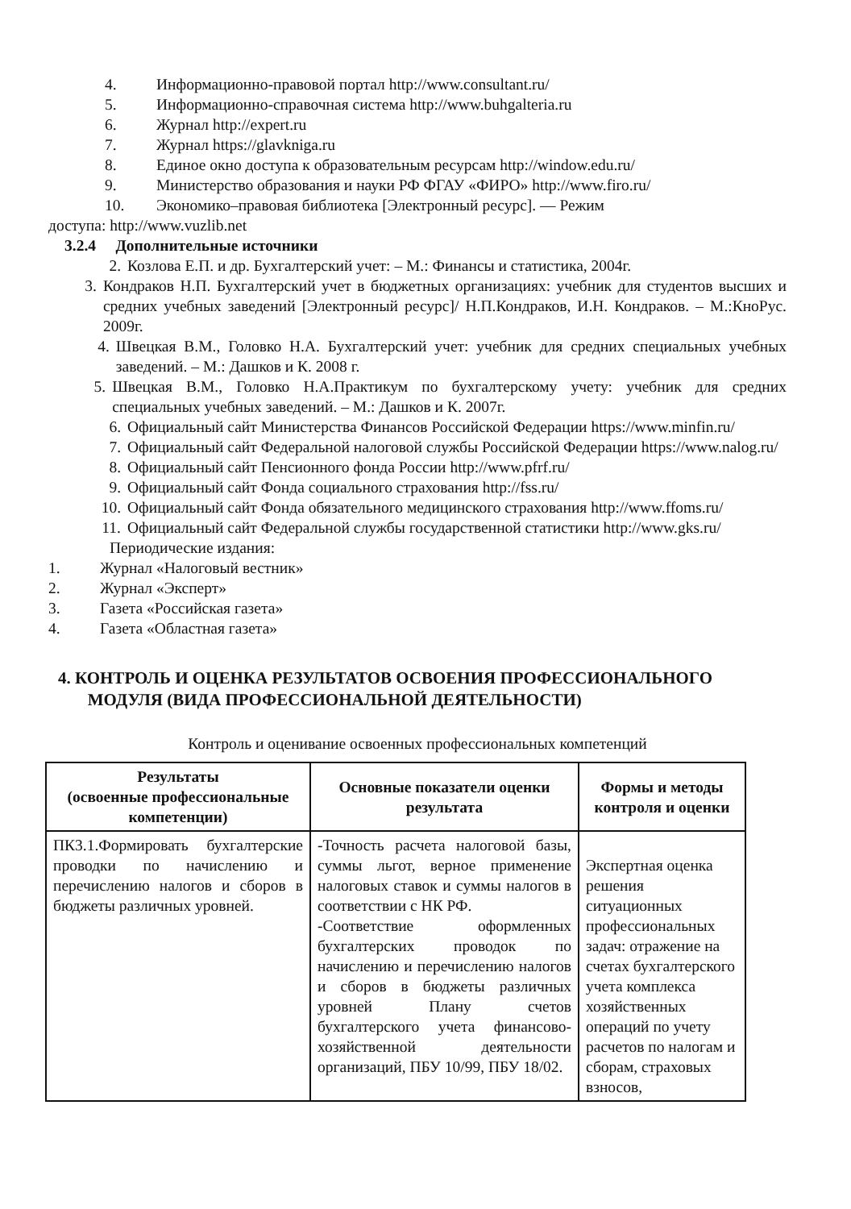4. Информационно-правовой портал http://www.consultant.ru/
5. Информационно-справочная система http://www.buhgalteria.ru
6. Журнал http://expert.ru
7. Журнал https://glavkniga.ru
8. Единое окно доступа к образовательным ресурсам http://window.edu.ru/
9. Министерство образования и науки РФ ФГАУ «ФИРО» http://www.firo.ru/
10. Экономико–правовая библиотека [Электронный ресурс]. — Режим
доступа: http://www.vuzlib.net
3.2.4 Дополнительные источники
2. Козлова Е.П. и др. Бухгалтерский учет: – М.: Финансы и статистика, 2004г.
3. Кондраков Н.П. Бухгалтерский учет в бюджетных организациях: учебник для студентов высших и средних учебных заведений [Электронный ресурс]/ Н.П.Кондраков, И.Н. Кондраков. – М.:КноРус. 2009г.
4. Швецкая В.М., Головко Н.А. Бухгалтерский учет: учебник для средних специальных учебных заведений. – М.: Дашков и К. 2008 г.
5. Швецкая В.М., Головко Н.А.Практикум по бухгалтерскому учету: учебник для средних специальных учебных заведений. – М.: Дашков и К. 2007г.
6. Официальный сайт Министерства Финансов Российской Федерации https://www.minfin.ru/
7. Официальный сайт Федеральной налоговой службы Российской Федерации https://www.nalog.ru/
8. Официальный сайт Пенсионного фонда России http://www.pfrf.ru/
9. Официальный сайт Фонда социального страхования http://fss.ru/
10. Официальный сайт Фонда обязательного медицинского страхования http://www.ffoms.ru/
11. Официальный сайт Федеральной службы государственной статистики http://www.gks.ru/
Периодические издания:
1. Журнал «Налоговый вестник»
2. Журнал «Эксперт»
3. Газета «Российская газета»
4. Газета «Областная газета»
4. КОНТРОЛЬ И ОЦЕНКА РЕЗУЛЬТАТОВ ОСВОЕНИЯ ПРОФЕССИОНАЛЬНОГО
МОДУЛЯ (ВИДА ПРОФЕССИОНАЛЬНОЙ ДЕЯТЕЛЬНОСТИ)
Контроль и оценивание освоенных профессиональных компетенций
| Результаты (освоенные профессиональные компетенции) | Основные показатели оценки результата | Формы и методы контроля и оценки |
| --- | --- | --- |
| ПК3.1.Формировать бухгалтерские проводки по начислению и перечислению налогов и сборов в бюджеты различных уровней. | -Точность расчета налоговой базы, суммы льгот, верное применение налоговых ставок и суммы налогов в соответствии с НК РФ. -Соответствие оформленных бухгалтерских проводок по начислению и перечислению налогов и сборов в бюджеты различных уровней Плану счетов бухгалтерского учета финансово-хозяйственной деятельности организаций, ПБУ 10/99, ПБУ 18/02. | Экспертная оценка решения ситуационных профессиональных задач: отражение на счетах бухгалтерского учета комплекса хозяйственных операций по учету расчетов по налогам и сборам, страховых взносов, |